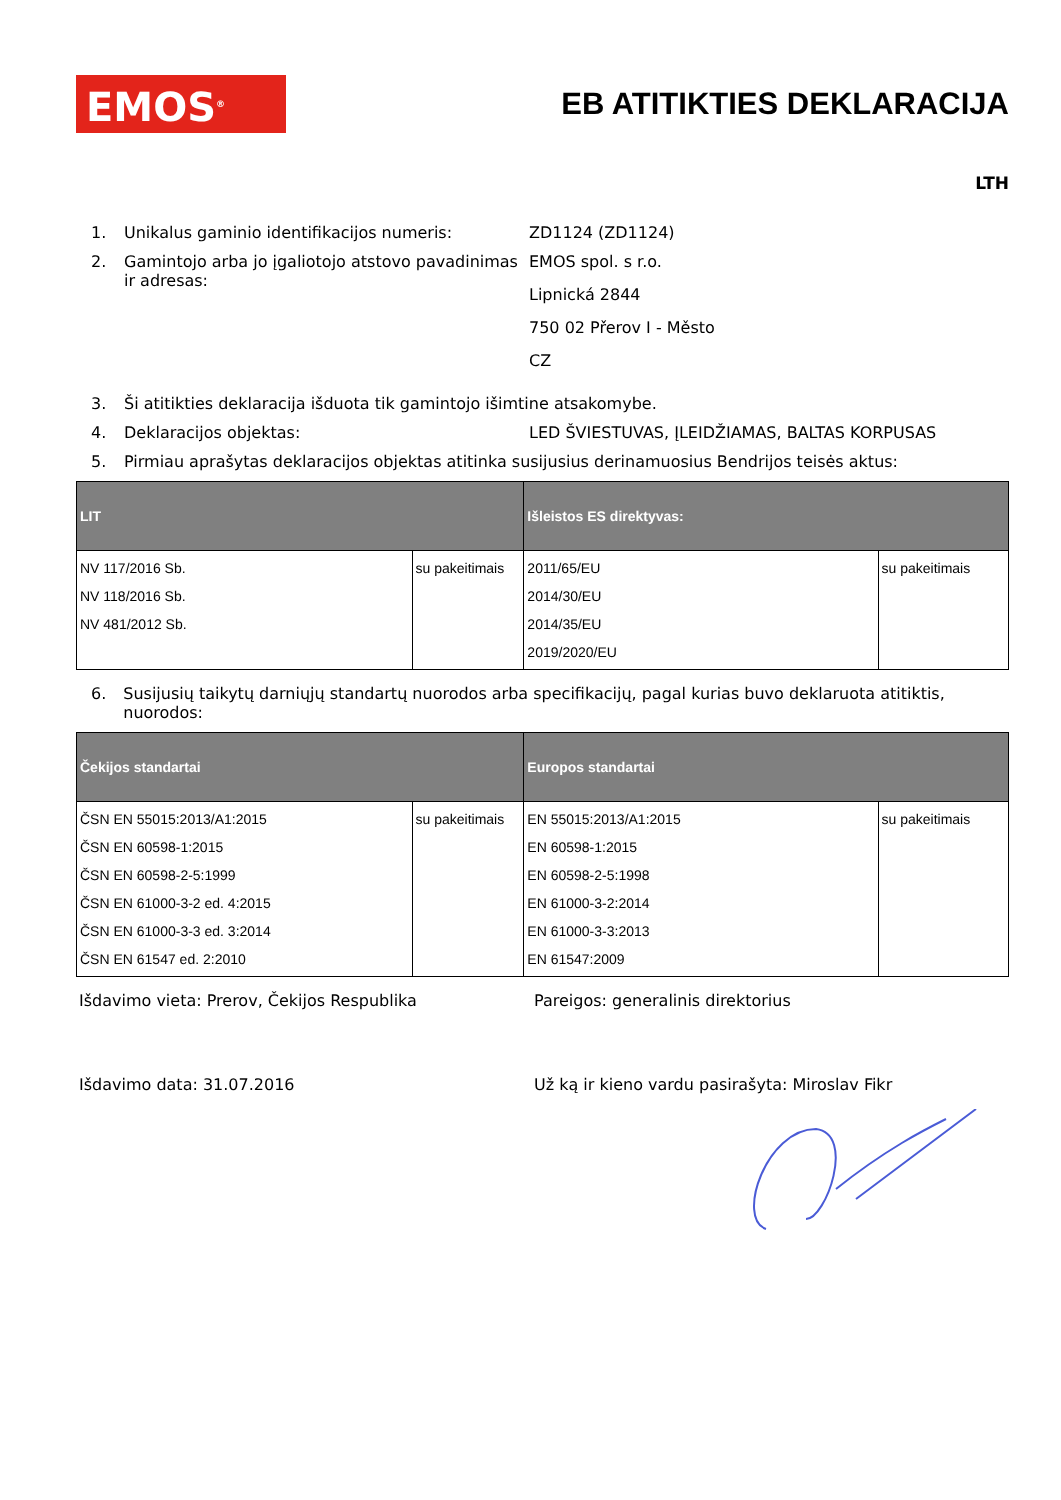EMOS<sup>®</sup>
EB ATITIKTIES DEKLARACIJA
LTH
1. Unikalus gaminio identifikacijos numeris: ZD1124 (ZD1124)
2. Gamintojo arba jo įgaliotojo atstovo pavadinimas ir adresas:
EMOS spol. s r.o.
Lipnická 2844
750 02 Přerov I - Město
CZ
3. Ši atitikties deklaracija išduota tik gamintojo išimtine atsakomybe.
4. Deklaracijos objektas: LED ŠVIESTUVAS, ĮLEIDŽIAMAS, BALTAS KORPUSAS
5. Pirmiau aprašytas deklaracijos objektas atitinka susijusius derinamuosius Bendrijos teisės aktus:
| LIT | | Išleistos ES direktyvas: | |
| --- | --- | --- | --- |
| NV 117/2016 Sb. NV 118/2016 Sb. NV 481/2012 Sb. | su pakeitimais | 2011/65/EU 2014/30/EU 2014/35/EU 2019/2020/EU | su pakeitimais |
6. Susijusių taikytų darniųjų standartų nuorodos arba specifikacijų, pagal kurias buvo deklaruota atitiktis, nuorodos:
| Čekijos standartai | | Europos standartai | |
| --- | --- | --- | --- |
| ČSN EN 55015:2013/A1:2015 ČSN EN 60598-1:2015 ČSN EN 60598-2-5:1999 ČSN EN 61000-3-2 ed. 4:2015 ČSN EN 61000-3-3 ed. 3:2014 ČSN EN 61547 ed. 2:2010 | su pakeitimais | EN 55015:2013/A1:2015 EN 60598-1:2015 EN 60598-2-5:1998 EN 61000-3-2:2014 EN 61000-3-3:2013 EN 61547:2009 | su pakeitimais |
Išdavimo vieta: Prerov, Čekijos Respublika Pareigos: generalinis direktorius
Išdavimo data: 31.07.2016 Už ką ir kieno vardu pasirašyta: Miroslav Fikr